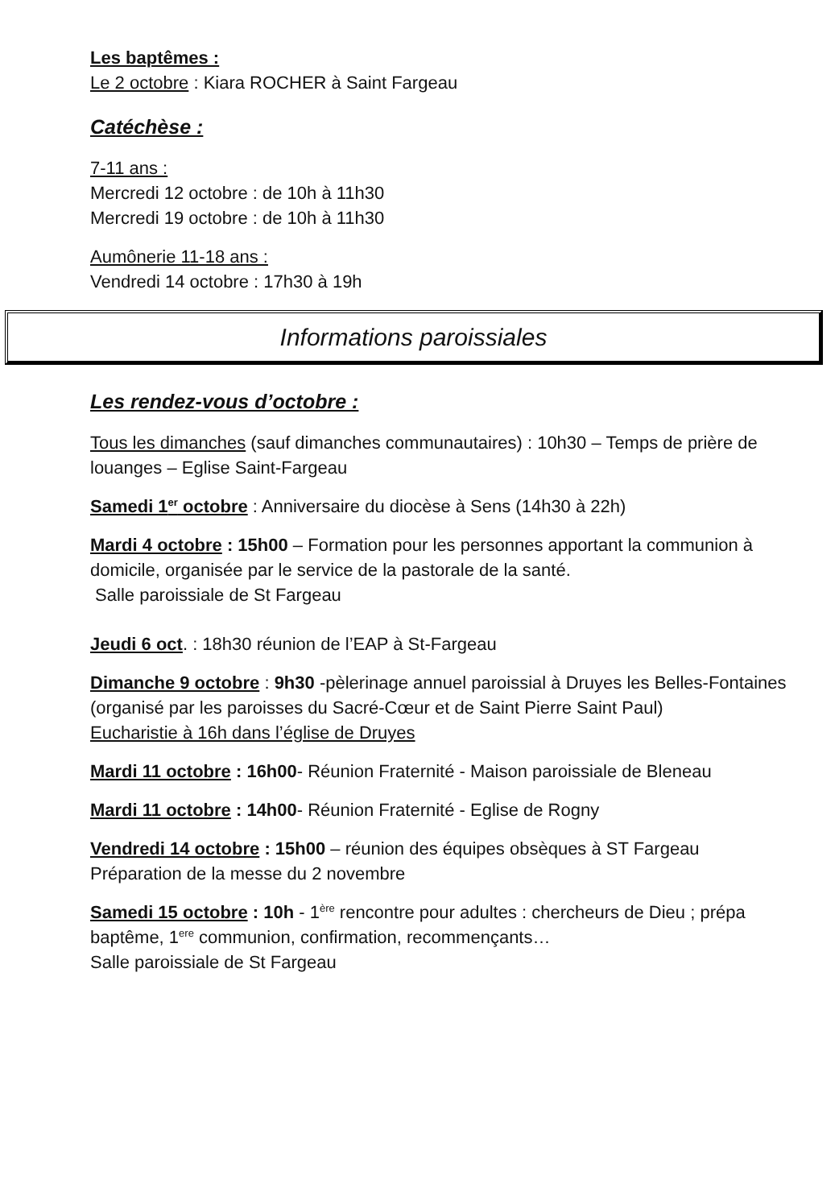Les baptêmes :
Le 2 octobre : Kiara ROCHER à Saint Fargeau
Catéchèse :
7-11 ans :
Mercredi 12 octobre : de 10h à 11h30
Mercredi 19 octobre : de 10h à 11h30
Aumônerie 11-18 ans :
Vendredi 14 octobre : 17h30 à 19h
Informations paroissiales
Les rendez-vous d’octobre :
Tous les dimanches (sauf dimanches communautaires) : 10h30 – Temps de prière de louanges – Eglise Saint-Fargeau
Samedi 1<sup>er</sup> octobre : Anniversaire du diocèse à Sens (14h30 à 22h)
Mardi 4 octobre : 15h00 – Formation pour les personnes apportant la communion à domicile, organisée par le service de la pastorale de la santé.
Salle paroissiale de St Fargeau
Jeudi 6 oct. : 18h30 réunion de l’EAP à St-Fargeau
Dimanche 9 octobre : 9h30 -pèlerinage annuel paroissial à Druyes les Belles-Fontaines (organisé par les paroisses du Sacré-Cœur et de Saint Pierre Saint Paul)
Eucharistie à 16h dans l’église de Druyes
Mardi 11 octobre : 16h00- Réunion Fraternité - Maison paroissiale de Bleneau
Mardi 11 octobre : 14h00- Réunion Fraternité - Eglise de Rogny
Vendredi 14 octobre : 15h00 – réunion des équipes obsèques à ST Fargeau
Préparation de la messe du 2 novembre
Samedi 15 octobre : 10h - 1<sup>ère</sup> rencontre pour adultes : chercheurs de Dieu ; prépa baptême, 1<sup>ere</sup> communion, confirmation, recommençants…
Salle paroissiale de St Fargeau